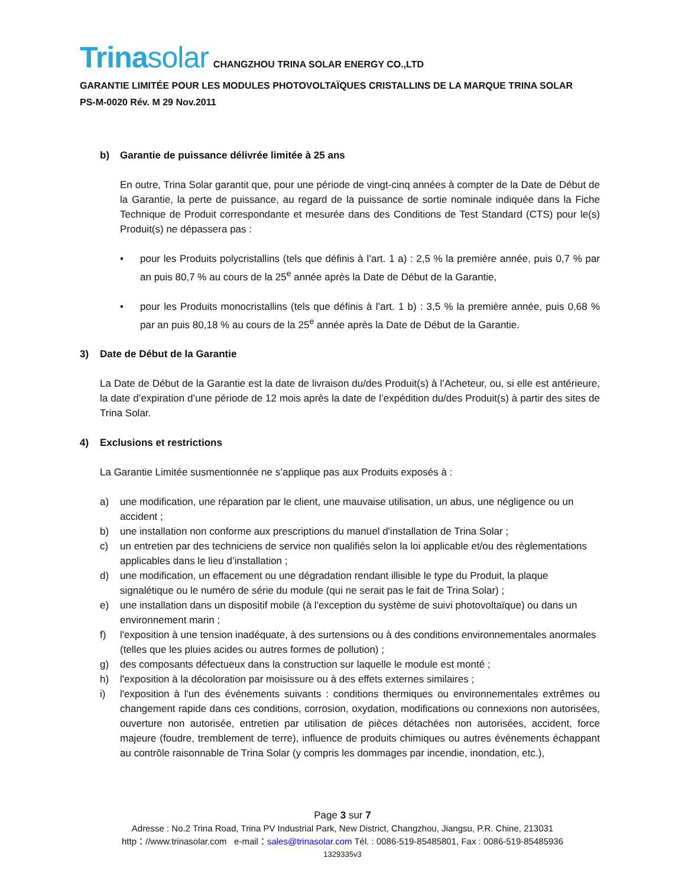Trinasolar CHANGZHOU TRINA SOLAR ENERGY CO.,LTD
GARANTIE LIMITÉE POUR LES MODULES PHOTOVOLTAÏQUES CRISTALLINS DE LA MARQUE TRINA SOLAR
PS-M-0020 Rév. M 29 Nov.2011
b) Garantie de puissance délivrée limitée à 25 ans
En outre, Trina Solar garantit que, pour une période de vingt-cinq années à compter de la Date de Début de la Garantie, la perte de puissance, au regard de la puissance de sortie nominale indiquée dans la Fiche Technique de Produit correspondante et mesurée dans des Conditions de Test Standard (CTS) pour le(s) Produit(s) ne dépassera pas :
• pour les Produits polycristallins (tels que définis à l’art. 1 a) : 2,5 % la première année, puis 0,7 % par an puis 80,7 % au cours de la 25<sup>e</sup> année après la Date de Début de la Garantie,
• pour les Produits monocristallins (tels que définis à l’art. 1 b) : 3,5 % la première année, puis 0,68 % par an puis 80,18 % au cours de la 25<sup>e</sup> année après la Date de Début de la Garantie.
3) Date de Début de la Garantie
La Date de Début de la Garantie est la date de livraison du/des Produit(s) à l’Acheteur, ou, si elle est antérieure, la date d’expiration d’une période de 12 mois après la date de l’expédition du/des Produit(s) à partir des sites de Trina Solar.
4) Exclusions et restrictions
La Garantie Limitée susmentionnée ne s’applique pas aux Produits exposés à :
a) une modification, une réparation par le client, une mauvaise utilisation, un abus, une négligence ou un accident ;
b) une installation non conforme aux prescriptions du manuel d'installation de Trina Solar ;
c) un entretien par des techniciens de service non qualifiés selon la loi applicable et/ou des règlementations applicables dans le lieu d’installation ;
d) une modification, un effacement ou une dégradation rendant illisible le type du Produit, la plaque signalétique ou le numéro de série du module (qui ne serait pas le fait de Trina Solar) ;
e) une installation dans un dispositif mobile (à l'exception du système de suivi photovoltaïque) ou dans un environnement marin ;
f) l'exposition à une tension inadéquate, à des surtensions ou à des conditions environnementales anormales (telles que les pluies acides ou autres formes de pollution) ;
g) des composants défectueux dans la construction sur laquelle le module est monté ;
h) l'exposition à la décoloration par moisissure ou à des effets externes similaires ;
i) l'exposition à l'un des événements suivants : conditions thermiques ou environnementales extrêmes ou changement rapide dans ces conditions, corrosion, oxydation, modifications ou connexions non autorisées, ouverture non autorisée, entretien par utilisation de pièces détachées non autorisées, accident, force majeure (foudre, tremblement de terre), influence de produits chimiques ou autres événements échappant au contrôle raisonnable de Trina Solar (y compris les dommages par incendie, inondation, etc.),
Page 3 sur 7
Adresse : No.2 Trina Road, Trina PV Industrial Park, New District, Changzhou, Jiangsu, P.R. Chine, 213031
http：//www.trinasolar.com e-mail：sales@trinasolar.com Tél. : 0086-519-85485801, Fax : 0086-519-85485936
1329335v3